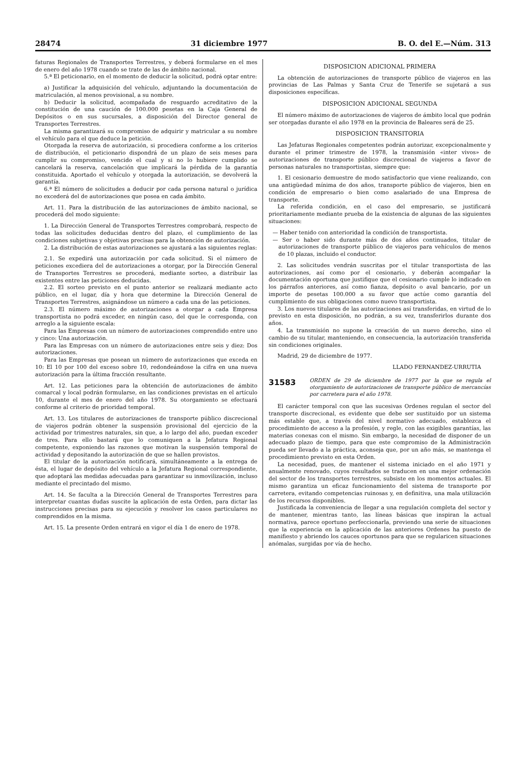28474 31 diciembre 1977 B. O. del E.—Núm. 313
faturas Regionales de Transportes Terrestres, y deberá formularse en el mes de enero del año 1978 cuando se trate de las de ámbito nacional.
5.ª El peticionario, en el momento de deducir la solicitud, podrá optar entre:
a) Justificar la adquisición del vehículo, adjuntando la documentación de matriculación, al menos provisional, a su nombre.
b) Deducir la solicitud, acompañada de resguardo acreditativo de la constitución de una caución de 100.000 pesetas en la Caja General de Depósitos o en sus sucursales, a disposición del Director general de Transportes Terrestres.
La misma garantizará su compromiso de adquirir y matricular a su nombre el vehículo para el que deduce la petición.
Otorgada la reserva de autorización, si procediera conforme a los criterios de distribución, el peticionario dispondrá de un plazo de seis meses para cumplir su compromiso, vencido el cual y si no lo hubiere cumplido se cancelará la reserva, cancelación que implicará la pérdida de la garantía constituida. Aportado el vehículo y otorgada la autorización, se devolverá la garantía.
6.ª El número de solicitudes a deducir por cada persona natural o jurídica no excederá del de autorizaciones que posea en cada ámbito.
Art. 11. Para la distribución de las autorizaciones de ámbito nacional, se procederá del modo siguiente:
1. La Dirección General de Transportes Terrestres comprobará, respecto de todas las solicitudes deducidas dentro del plazo, el cumplimiento de las condiciones subjetivas y objetivas precisas para la obtención de autorización.
2. La distribución de estas autorizaciones se ajustará a las siguientes reglas:
2.1. Se expedirá una autorización por cada solicitud. Si el número de peticiones excediera del de autorizaciones a otorgar, por la Dirección General de Transportes Terrestres se procederá, mediante sorteo, a distribuir las existentes entre las peticiones deducidas.
2.2. El sorteo previsto en el punto anterior se realizará mediante acto público, en el lugar, día y hora que determine la Dirección General de Transportes Terrestres, asignándose un número a cada una de las peticiones.
2.3. El número máximo de autorizaciones a otorgar a cada Empresa transportista no podrá exceder, en ningún caso, del que le corresponda, con arreglo a la siguiente escala:
Para las Empresas con un número de autorizaciones comprendido entre uno y cinco: Una autorización.
Para las Empresas con un número de autorizaciones entre seis y diez: Dos autorizaciones.
Para las Empresas que posean un número de autorizaciones que exceda en 10: El 10 por 100 del exceso sobre 10, redondeándose la cifra en una nueva autorización para la última fracción resultante.
Art. 12. Las peticiones para la obtención de autorizaciones de ámbito comarcal y local podrán formularse, en las condiciones previstas en el artículo 10, durante el mes de enero del año 1978. Su otorgamiento se efectuará conforme al criterio de prioridad temporal.
Art. 13. Los titulares de autorizaciones de transporte público discrecional de viajeros podrán obtener la suspensión provisional del ejercicio de la actividad por trimestres naturales, sin que, a lo largo del año, puedan exceder de tres. Para ello bastará que lo comuniquen a la Jefatura Regional competente, exponiendo las razones que motivan la suspensión temporal de actividad y depositando la autorización de que se hallen provistos.
El titular de la autorización notificará, simultáneamente a la entrega de ésta, el lugar de depósito del vehículo a la Jefatura Regional correspondiente, que adoptará las medidas adecuadas para garantizar su inmovilización, incluso mediante el precintado del mismo.
Art. 14. Se faculta a la Dirección General de Transportes Terrestres para interpretar cuantas dudas suscite la aplicación de esta Orden, para dictar las instrucciones precisas para su ejecución y resolver los casos particulares no comprendidos en la misma.
Art. 15. La presente Orden entrará en vigor el día 1 de enero de 1978.
DISPOSICION ADICIONAL PRIMERA
La obtención de autorizaciones de transporte público de viajeros en las provincias de Las Palmas y Santa Cruz de Tenerife se sujetará a sus disposiciones específicas.
DISPOSICION ADICIONAL SEGUNDA
El número máximo de autorizaciones de viajeros de ámbito local que podrán ser otorgadas durante el año 1978 en la provincia de Baleares será de 25.
DISPOSICION TRANSITORIA
Las Jefaturas Regionales competentes podrán autorizar, excepcionalmente y durante el primer trimestre de 1978, la transmisión «inter vivos» de autorizaciones de transporte público discrecional de viajeros a favor de personas naturales no transportistas, siempre que:
1. El cesionario demuestre de modo satisfactorio que viene realizando, con una antigüedad mínima de dos años, transporte público de viajeros, bien en condición de empresario o bien como asalariado de una Empresa de transporte.
La referida condición, en el caso del empresario, se justificará prioritariamente mediante prueba de la existencia de algunas de las siguientes situaciones:
— Haber tenido con anterioridad la condición de transportista.
— Ser o haber sido durante más de dos años continuados, titular de autorizaciones de transporte público de viajeros para vehículos de menos de 10 plazas, incluido el conductor.
2. Las solicitudes vendrán suscritas por el titular transportista de las autorizaciones, así como por el cesionario, y deberán acompañar la documentación oportuna que justifique que el cesionario cumple lo indicado en los párrafos anteriores, así como fianza, depósito o aval bancario, por un importe de pesetas 100.000 a su favor que actúe como garantía del cumplimiento de sus obligaciones como nuevo transportista.
3. Los nuevos titulares de las autorizaciones así transferidas, en virtud de lo previsto en esta disposición, no podrán, a su vez, transferirlos durante dos años.
4. La transmisión no supone la creación de un nuevo derecho, sino el cambio de su titular, manteniendo, en consecuencia, la autorización transferida sin condiciones originales.
Madrid, 29 de diciembre de 1977.
LLADO FERNANDEZ-URRUTIA
31583 ORDEN de 29 de diciembre de 1977 por la que se regula el otorgamiento de autorizaciones de transporte público de mercancías por carretera para el año 1978.
El carácter temporal con que las sucesivas Ordenes regulan el sector del transporte discrecional, es evidente que debe ser sustituido por un sistema más estable que, a través del nivel normativo adecuado, establezca el procedimiento de acceso a la profesión, y regle, con las exigibles garantías, las materias conexas con el mismo. Sin embargo, la necesidad de disponer de un adecuado plazo de tiempo, para que este compromiso de la Administración pueda ser llevado a la práctica, aconseja que, por un año más, se mantenga el procedimiento previsto en esta Orden.
La necesidad, pues, de mantener el sistema iniciado en el año 1971 y anualmente renovado, cuyos resultados se traducen en una mejor ordenación del sector de los transportes terrestres, subsiste en los momentos actuales. El mismo garantiza un eficaz funcionamiento del sistema de transporte por carretera, evitando competencias ruinosas y, en definitiva, una mala utilización de los recursos disponibles.
Justificada la conveniencia de llegar a una regulación completa del sector y de mantener, mientras tanto, las líneas básicas que inspiran la actual normativa, parece oportuno perfeccionarla, previendo una serie de situaciones que la experiencia en la aplicación de las anteriores Ordenes ha puesto de manifiesto y abriendo los cauces oportunos para que se regularicen situaciones anómalas, surgidas por vía de hecho.